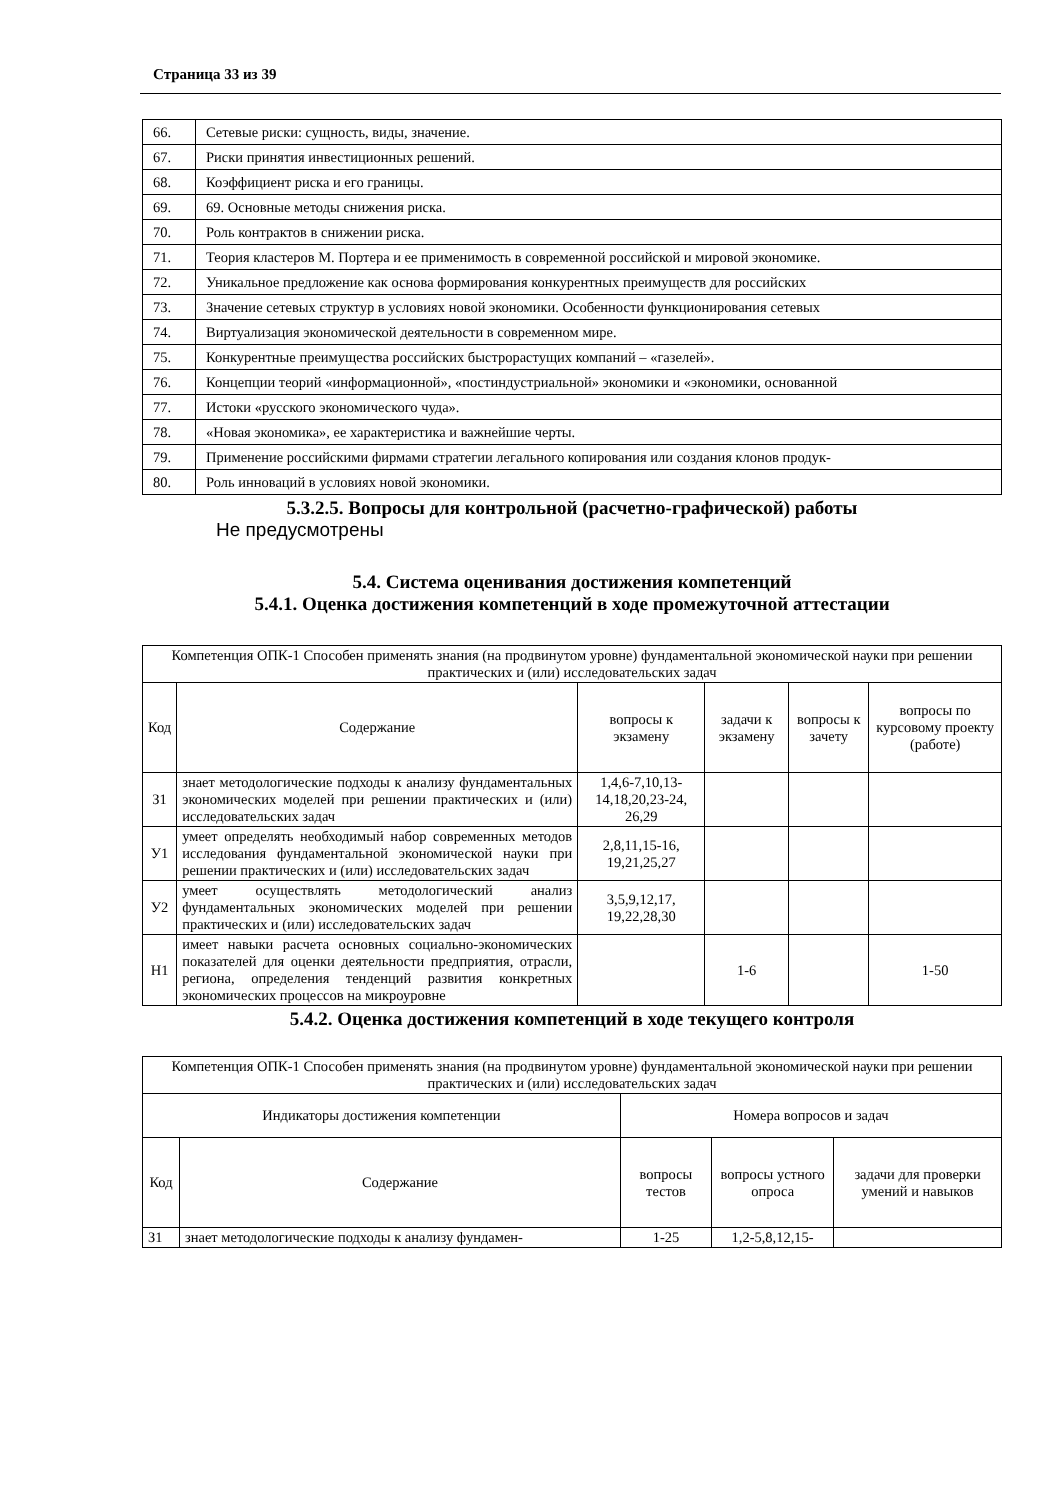Страница 33 из 39
| 66. | Сетевые риски: сущность, виды, значение. |
| 67. | Риски принятия инвестиционных решений. |
| 68. | Коэффициент риска и его границы. |
| 69. | 69. Основные методы снижения риска. |
| 70. | Роль контрактов в снижении риска. |
| 71. | Теория кластеров М. Портера и ее применимость в современной российской и мировой экономике. |
| 72. | Уникальное предложение как основа формирования конкурентных преимуществ для российских |
| 73. | Значение сетевых структур в условиях новой экономики. Особенности функционирования сетевых |
| 74. | Виртуализация экономической деятельности в современном мире. |
| 75. | Конкурентные преимущества российских быстрорастущих компаний – «газелей». |
| 76. | Концепции теорий «информационной», «постиндустриальной» экономики и «экономики, основанной |
| 77. | Истоки «русского экономического чуда». |
| 78. | «Новая экономика», ее характеристика и важнейшие черты. |
| 79. | Применение российскими фирмами стратегии легального копирования или создания клонов продук- |
| 80. | Роль инноваций в условиях новой экономики. |
5.3.2.5. Вопросы для контрольной (расчетно-графической) работы
Не предусмотрены
5.4. Система оценивания достижения компетенций
5.4.1. Оценка достижения компетенций в ходе промежуточной аттестации
| Компетенция ОПК-1 Способен применять знания (на продвинутом уровне) фундаментальной экономической науки при решении практических и (или) исследовательских задач | | | | | |
| Код | Содержание | вопросы к экзамену | задачи к экзамену | вопросы к зачету | вопросы по курсовому проекту (работе) |
| З1 | знает методологические подходы к анализу фундаментальных экономических моделей при решении практических и (или) исследовательских задач | 1,4,6-7,10,13-14,18,20,23-24, 26,29 | | | |
| У1 | умеет определять необходимый набор современных методов исследования фундаментальной экономической науки при решении практических и (или) исследовательских задач | 2,8,11,15-16, 19,21,25,27 | | | |
| У2 | умеет осуществлять методологический анализ фундаментальных экономических моделей при решении практических и (или) исследовательских задач | 3,5,9,12,17, 19,22,28,30 | | | |
| Н1 | имеет навыки расчета основных социально-экономических показателей для оценки деятельности предприятия, отрасли, региона, определения тенденций развития конкретных экономических процессов на микроуровне | | 1-6 | | 1-50 |
5.4.2. Оценка достижения компетенций в ходе текущего контроля
| Компетенция ОПК-1 Способен применять знания (на продвинутом уровне) фундаментальной экономической науки при решении практических и (или) исследовательских задач | | | | |
| Индикаторы достижения компетенции | | Номера вопросов и задач | | |
| Код | Содержание | вопросы тестов | вопросы устного опроса | задачи для проверки умений и навыков |
| З1 | знает методологические подходы к анализу фундамен- | 1-25 | 1,2-5,8,12,15- | |